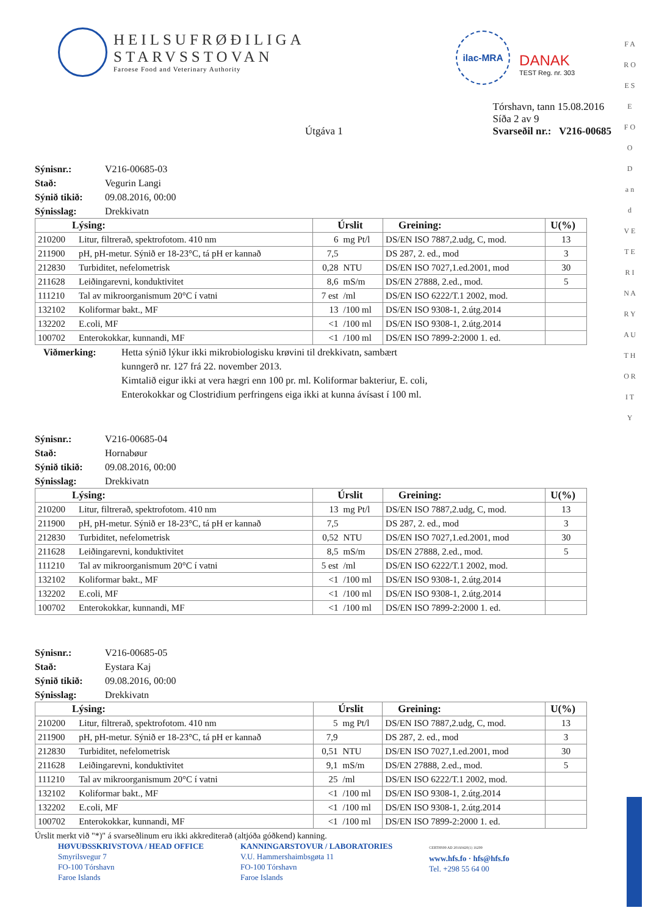F A R O E S E
F O O D
a n d
V E T E R I N A R Y
A U T H O R I T Y
HEILSUFRØÐILIGA
STARVSSTOVAN
Faroese Food and Veterinary Authority
ilac-MRA
DANAK
TEST Reg. nr. 303
Útgáva 1
Tórshavn, tann 15.08.2016
Síða 2 av 9
Svarseðil nr.: V216-00685
Sýnisnr.: V216-00685-03 Stað: Vegurin Langi Sýnið tikið: 09.08.2016, 00:00 Sýnisslag: Drekkivatn
| Lýsing: | | Úrslit | | Greining: | U(%) |
| --- | --- | --- | --- | --- | --- |
| 210200 | Litur, filtrerað, spektrofotom. 410 nm | 6 | mg Pt/l | DS/EN ISO 7887,2.udg, C, mod. | 13 |
| 211900 | pH, pH-metur. Sýnið er 18-23°C, tá pH er kannað | 7,5 | | DS 287, 2. ed., mod | 3 |
| 212830 | Turbiditet, nefelometrisk | 0,28 | NTU | DS/EN ISO 7027,1.ed.2001, mod | 30 |
| 211628 | Leiðingarevni, konduktivitet | 8,6 | mS/m | DS/EN 27888, 2.ed., mod. | 5 |
| 111210 | Tal av mikroorganismum 20°C í vatni | 7 est | /ml | DS/EN ISO 6222/T.1 2002, mod. | |
| 132102 | Koliformar bakt., MF | 13 | /100 ml | DS/EN ISO 9308-1, 2.útg.2014 | |
| 132202 | E.coli, MF | <1 | /100 ml | DS/EN ISO 9308-1, 2.útg.2014 | |
| 100702 | Enterokokkar, kunnandi, MF | <1 | /100 ml | DS/EN ISO 7899-2:2000 1. ed. | |
Viðmerking:
Hetta sýnið lýkur ikki mikrobiologisku krøvini til drekkivatn, sambært
kunngerð nr. 127 frá 22. november 2013.
Kimtalið eigur ikki at vera hægri enn 100 pr. ml. Koliformar bakteriur, E. coli,
Enterokokkar og Clostridium perfringens eiga ikki at kunna ávísast í 100 ml.
Sýnisnr.: V216-00685-04 Stað: Hornabøur Sýnið tikið: 09.08.2016, 00:00 Sýnisslag: Drekkivatn
| Lýsing: | | Úrslit | | Greining: | U(%) |
| --- | --- | --- | --- | --- | --- |
| 210200 | Litur, filtrerað, spektrofotom. 410 nm | 13 | mg Pt/l | DS/EN ISO 7887,2.udg, C, mod. | 13 |
| 211900 | pH, pH-metur. Sýnið er 18-23°C, tá pH er kannað | 7,5 | | DS 287, 2. ed., mod | 3 |
| 212830 | Turbiditet, nefelometrisk | 0,52 | NTU | DS/EN ISO 7027,1.ed.2001, mod | 30 |
| 211628 | Leiðingarevni, konduktivitet | 8,5 | mS/m | DS/EN 27888, 2.ed., mod. | 5 |
| 111210 | Tal av mikroorganismum 20°C í vatni | 5 est | /ml | DS/EN ISO 6222/T.1 2002, mod. | |
| 132102 | Koliformar bakt., MF | <1 | /100 ml | DS/EN ISO 9308-1, 2.útg.2014 | |
| 132202 | E.coli, MF | <1 | /100 ml | DS/EN ISO 9308-1, 2.útg.2014 | |
| 100702 | Enterokokkar, kunnandi, MF | <1 | /100 ml | DS/EN ISO 7899-2:2000 1. ed. | |
Sýnisnr.: V216-00685-05 Stað: Eystara Kaj Sýnið tikið: 09.08.2016, 00:00 Sýnisslag: Drekkivatn
| Lýsing: | | Úrslit | | Greining: | U(%) |
| --- | --- | --- | --- | --- | --- |
| 210200 | Litur, filtrerað, spektrofotom. 410 nm | 5 | mg Pt/l | DS/EN ISO 7887,2.udg, C, mod. | 13 |
| 211900 | pH, pH-metur. Sýnið er 18-23°C, tá pH er kannað | 7,9 | | DS 287, 2. ed., mod | 3 |
| 212830 | Turbiditet, nefelometrisk | 0,51 | NTU | DS/EN ISO 7027,1.ed.2001, mod | 30 |
| 211628 | Leiðingarevni, konduktivitet | 9,1 | mS/m | DS/EN 27888, 2.ed., mod. | 5 |
| 111210 | Tal av mikroorganismum 20°C í vatni | 25 | /ml | DS/EN ISO 6222/T.1 2002, mod. | |
| 132102 | Koliformar bakt., MF | <1 | /100 ml | DS/EN ISO 9308-1, 2.útg.2014 | |
| 132202 | E.coli, MF | <1 | /100 ml | DS/EN ISO 9308-1, 2.útg.2014 | |
| 100702 | Enterokokkar, kunnandi, MF | <1 | /100 ml | DS/EN ISO 7899-2:2000 1. ed. | |
Úrslit merkt við "*)" á svarseðlinum eru ikki akkrediterað (altjóða góðkend) kanning.
HØVUÐSSKRIVSTOVA / HEAD OFFICE
Smyrilsvegur 7
FO-100 Tórshavn
Faroe Islands
KANNINGARSTOVUR / LABORATORIES
V.U. Hammershaimbsgøta 11
FO-100 Tórshavn
Faroe Islands
CERTHS99 AD 20160420(1) 16299
www.hfs.fo · hfs@hfs.fo
Tel. +298 55 64 00